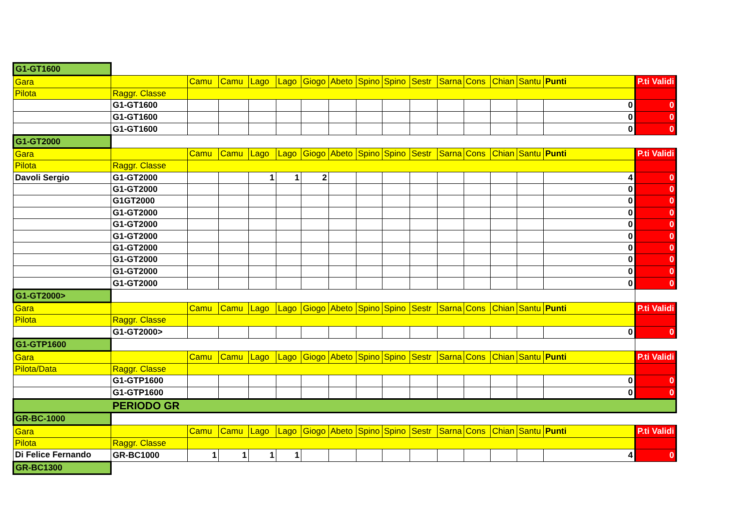| G1-GT1600 | | | | | | | | | | | | | | | | |
| Gara | | Camu | Camu | Lago | Lago | Giogo | Abeto | Spino | Spino | Sestr | Sarna | Cons | Chian | Santu | Punti | P.ti Validi |
| Pilota | Raggr. Classe | | | | | | | | | | | | | | | |
| | G1-GT1600 | | | | | | | | | | | | | | 0 | 0 |
| | G1-GT1600 | | | | | | | | | | | | | | 0 | 0 |
| | G1-GT1600 | | | | | | | | | | | | | | 0 | 0 |
| G1-GT2000 | | | | | | | | | | | | | | | | |
| Gara | | Camu | Camu | Lago | Lago | Giogo | Abeto | Spino | Spino | Sestr | Sarna | Cons | Chian | Santu | Punti | P.ti Validi |
| Pilota | Raggr. Classe | | | | | | | | | | | | | | | |
| Davoli Sergio | G1-GT2000 | | | 1 | 1 | 2 | | | | | | | | | 4 | 0 |
| | G1-GT2000 | | | | | | | | | | | | | | 0 | 0 |
| | G1GT2000 | | | | | | | | | | | | | | 0 | 0 |
| | G1-GT2000 | | | | | | | | | | | | | | 0 | 0 |
| | G1-GT2000 | | | | | | | | | | | | | | 0 | 0 |
| | G1-GT2000 | | | | | | | | | | | | | | 0 | 0 |
| | G1-GT2000 | | | | | | | | | | | | | | 0 | 0 |
| | G1-GT2000 | | | | | | | | | | | | | | 0 | 0 |
| | G1-GT2000 | | | | | | | | | | | | | | 0 | 0 |
| | G1-GT2000 | | | | | | | | | | | | | | 0 | 0 |
| G1-GT2000> | | | | | | | | | | | | | | | | |
| Gara | | Camu | Camu | Lago | Lago | Giogo | Abeto | Spino | Spino | Sestr | Sarna | Cons | Chian | Santu | Punti | P.ti Validi |
| Pilota | Raggr. Classe | | | | | | | | | | | | | | | |
| | G1-GT2000> | | | | | | | | | | | | | | 0 | 0 |
| G1-GTP1600 | | | | | | | | | | | | | | | | |
| Gara | | Camu | Camu | Lago | Lago | Giogo | Abeto | Spino | Spino | Sestr | Sarna | Cons | Chian | Santu | Punti | P.ti Validi |
| Pilota/Data | Raggr. Classe | | | | | | | | | | | | | | | |
| | G1-GTP1600 | | | | | | | | | | | | | | 0 | 0 |
| | G1-GTP1600 | | | | | | | | | | | | | | 0 | 0 |
| | PERIODO GR | | | | | | | | | | | | | | | |
| GR-BC-1000 | | | | | | | | | | | | | | | | |
| Gara | | Camu | Camu | Lago | Lago | Giogo | Abeto | Spino | Spino | Sestr | Sarna | Cons | Chian | Santu | Punti | P.ti Validi |
| Pilota | Raggr. Classe | | | | | | | | | | | | | | | |
| Di Felice Fernando | GR-BC1000 | 1 | 1 | 1 | 1 | | | | | | | | | | 4 | 0 |
| GR-BC1300 | | | | | | | | | | | | | | | | |